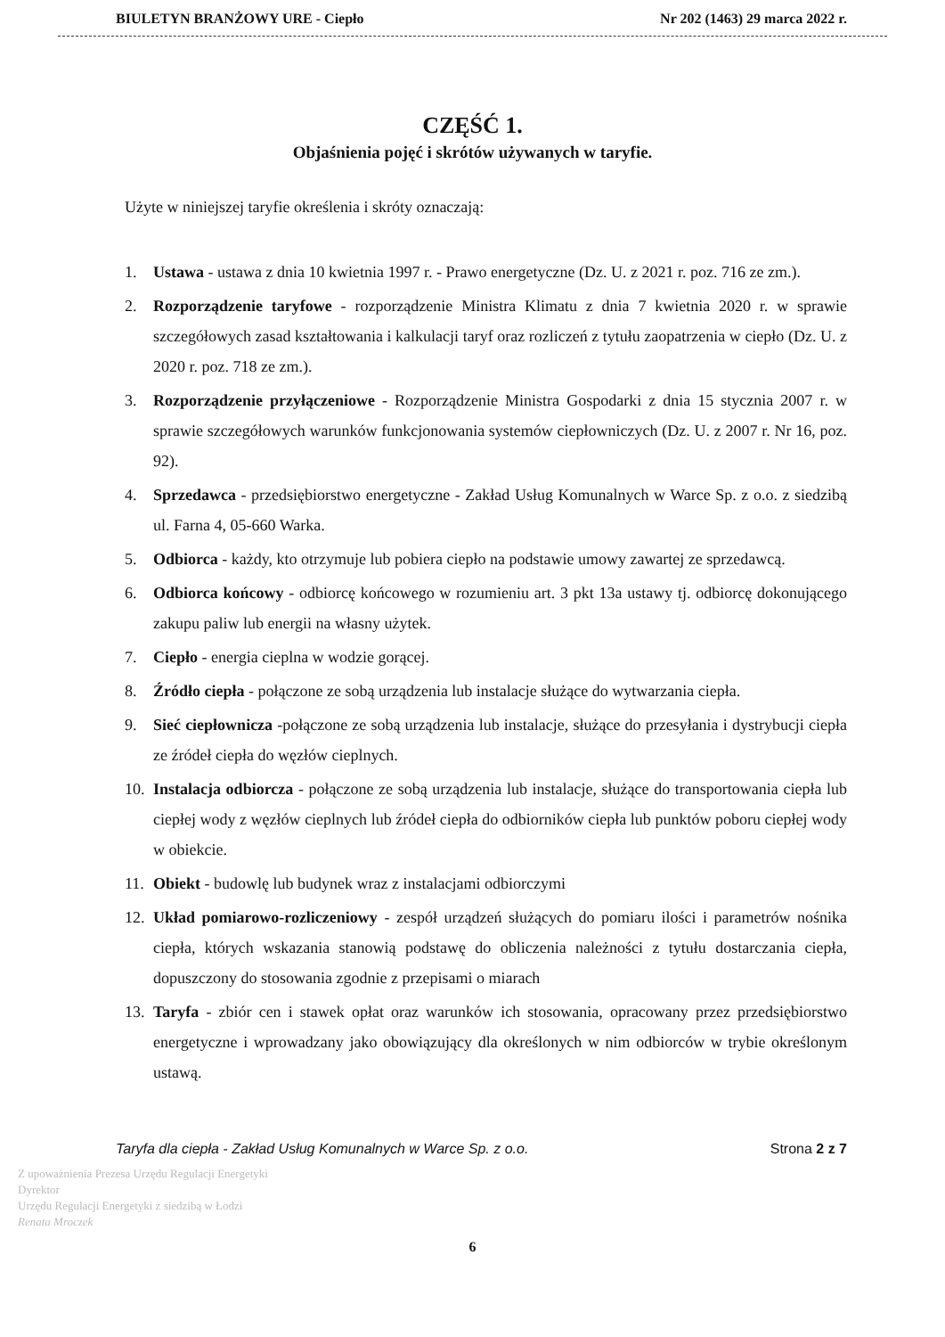BIULETYN BRANŻOWY URE - Ciepło Nr 202 (1463) 29 marca 2022 r.
CZĘŚĆ 1.
Objaśnienia pojęć i skrótów używanych w taryfie.
Użyte w niniejszej taryfie określenia i skróty oznaczają:
1. Ustawa - ustawa z dnia 10 kwietnia 1997 r. - Prawo energetyczne (Dz. U. z 2021 r. poz. 716 ze zm.).
2. Rozporządzenie taryfowe - rozporządzenie Ministra Klimatu z dnia 7 kwietnia 2020 r. w sprawie szczegółowych zasad kształtowania i kalkulacji taryf oraz rozliczeń z tytułu zaopatrzenia w ciepło (Dz. U. z 2020 r. poz. 718 ze zm.).
3. Rozporządzenie przyłączeniowe - Rozporządzenie Ministra Gospodarki z dnia 15 stycznia 2007 r. w sprawie szczegółowych warunków funkcjonowania systemów ciepłowniczych (Dz. U. z 2007 r. Nr 16, poz. 92).
4. Sprzedawca - przedsiębiorstwo energetyczne - Zakład Usług Komunalnych w Warce Sp. z o.o. z siedzibą ul. Farna 4, 05-660 Warka.
5. Odbiorca - każdy, kto otrzymuje lub pobiera ciepło na podstawie umowy zawartej ze sprzedawcą.
6. Odbiorca końcowy - odbiorcę końcowego w rozumieniu art. 3 pkt 13a ustawy tj. odbiorcę dokonującego zakupu paliw lub energii na własny użytek.
7. Ciepło - energia cieplna w wodzie gorącej.
8. Źródło ciepła - połączone ze sobą urządzenia lub instalacje służące do wytwarzania ciepła.
9. Sieć ciepłownicza -połączone ze sobą urządzenia lub instalacje, służące do przesyłania i dystrybucji ciepła ze źródeł ciepła do węzłów cieplnych.
10. Instalacja odbiorcza - połączone ze sobą urządzenia lub instalacje, służące do transportowania ciepła lub ciepłej wody z węzłów cieplnych lub źródeł ciepła do odbiorników ciepła lub punktów poboru ciepłej wody w obiekcie.
11. Obiekt - budowlę lub budynek wraz z instalacjami odbiorczymi
12. Układ pomiarowo-rozliczeniowy - zespół urządzeń służących do pomiaru ilości i parametrów nośnika ciepła, których wskazania stanowią podstawę do obliczenia należności z tytułu dostarczania ciepła, dopuszczony do stosowania zgodnie z przepisami o miarach
13. Taryfa - zbiór cen i stawek opłat oraz warunków ich stosowania, opracowany przez przedsiębiorstwo energetyczne i wprowadzany jako obowiązujący dla określonych w nim odbiorców w trybie określonym ustawą.
Taryfa dla ciepła - Zakład Usług Komunalnych w Warce Sp. z o.o. Strona 2 z 7
Z upoważnienia Prezesa Urzędu Regulacji Energetyki
Dyrektor
Urzędu Regulacji Energetyki z siedzibą w Łodzi
Renata Mroczek
6